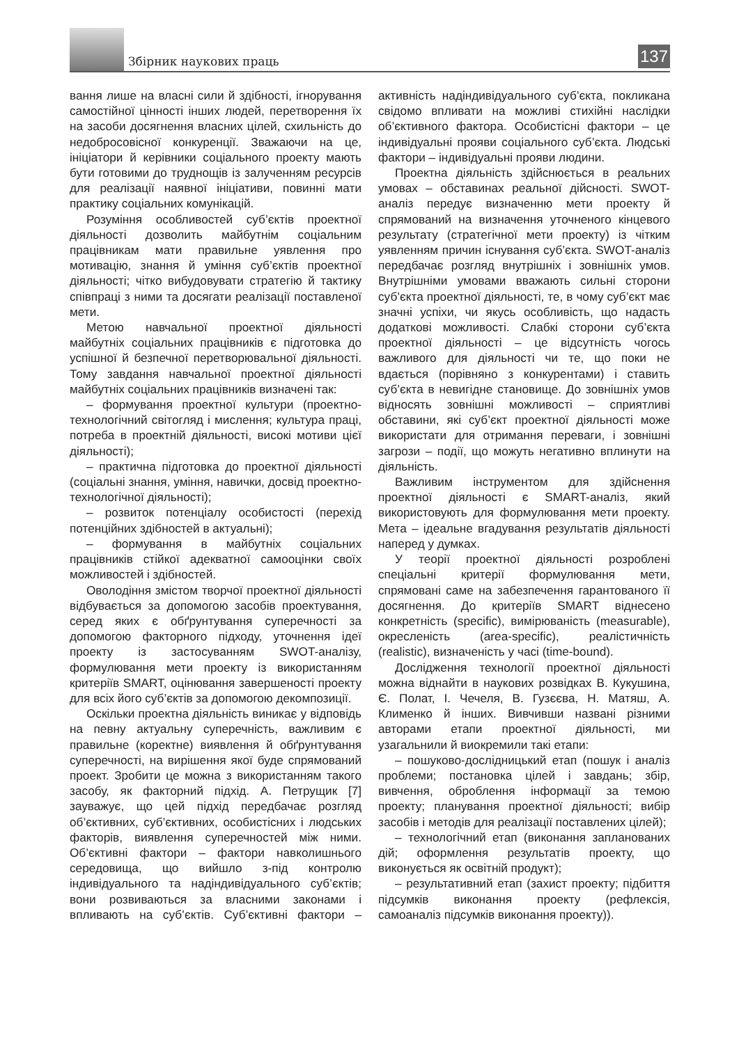Збірник наукових праць
137
вання лише на власні сили й здібності, ігнорування самостійної цінності інших людей, перетворення їх на засоби досягнення власних цілей, схильність до недобросовісної конкуренції. Зважаючи на це, ініціатори й керівники соціального проекту мають бути готовими до труднощів із залученням ресурсів для реалізації наявної ініціативи, повинні мати практику соціальних комунікацій.
Розуміння особливостей суб’єктів проектної діяльності дозволить майбутнім соціальним працівникам мати правильне уявлення про мотивацію, знання й уміння суб’єктів проектної діяльності; чітко вибудовувати стратегію й тактику співпраці з ними та досягати реалізації поставленої мети.
Метою навчальної проектної діяльності майбутніх соціальних працівників є підготовка до успішної й безпечної перетворювальної діяльності. Тому завдання навчальної проектної діяльності майбутніх соціальних працівників визначені так:
– формування проектної культури (проектно-технологічний світогляд і мислення; культура праці, потреба в проектній діяльності, високі мотиви цієї діяльності);
– практична підготовка до проектної діяльності (соціальні знання, уміння, навички, досвід проектно-технологічної діяльності);
– розвиток потенціалу особистості (перехід потенційних здібностей в актуальні);
– формування в майбутніх соціальних працівників стійкої адекватної самооцінки своїх можливостей і здібностей.
Оволодіння змістом творчої проектної діяльності відбувається за допомогою засобів проектування, серед яких є обґрунтування суперечності за допомогою факторного підходу, уточнення ідеї проекту із застосуванням SWOT-аналізу, формулювання мети проекту із використанням критеріїв SMART, оцінювання завершеності проекту для всіх його суб’єктів за допомогою декомпозиції.
Оскільки проектна діяльність виникає у відповідь на певну актуальну суперечність, важливим є правильне (коректне) виявлення й обґрунтування суперечності, на вирішення якої буде спрямований проект. Зробити це можна з використанням такого засобу, як факторний підхід. А. Петрущик [7] зауважує, що цей підхід передбачає розгляд об’єктивних, суб’єктивних, особистісних і людських факторів, виявлення суперечностей між ними. Об’єктивні фактори – фактори навколишнього середовища, що вийшло з-під контролю індивідуального та надіндивідуального суб’єктів; вони розвиваються за власними законами і впливають на суб’єктів. Суб’єктивні фактори – активність надіндивідуального суб’єкта, покликана свідомо впливати на можливі стихійні наслідки об’єктивного фактора. Особистісні фактори – це індивідуальні прояви соціального суб’єкта. Людські фактори – індивідуальні прояви людини.
Проектна діяльність здійснюється в реальних умовах – обставинах реальної дійсності. SWOT-аналіз передує визначенню мети проекту й спрямований на визначення уточненого кінцевого результату (стратегічної мети проекту) із чітким уявленням причин існування суб’єкта. SWOT-аналіз передбачає розгляд внутрішніх і зовнішніх умов. Внутрішніми умовами вважають сильні сторони суб’єкта проектної діяльності, те, в чому суб’єкт має значні успіхи, чи якусь особливість, що надасть додаткові можливості. Слабкі сторони суб’єкта проектної діяльності – це відсутність чогось важливого для діяльності чи те, що поки не вдається (порівняно з конкурентами) і ставить суб’єкта в невигідне становище. До зовнішніх умов відносять зовнішні можливості – сприятливі обставини, які суб’єкт проектної діяльності може використати для отримання переваги, і зовнішні загрози – події, що можуть негативно вплинути на діяльність.
Важливим інструментом для здійснення проектної діяльності є SMART-аналіз, який використовують для формулювання мети проекту. Мета – ідеальне вгадування результатів діяльності наперед у думках.
У теорії проектної діяльності розроблені спеціальні критерії формулювання мети, спрямовані саме на забезпечення гарантованого її досягнення. До критеріїв SMART віднесено конкретність (specific), вимірюваність (measurable), окресленість (area-specific), реалістичність (realistic), визначеність у часі (time-bound).
Дослідження технології проектної діяльності можна віднайти в наукових розвідках В. Кукушина, Є. Полат, І. Чечеля, В. Гузєєва, Н. Матяш, А. Клименко й інших. Вивчивши названі різними авторами етапи проектної діяльності, ми узагальнили й виокремили такі етапи:
– пошуково-дослідницький етап (пошук і аналіз проблеми; постановка цілей і завдань; збір, вивчення, оброблення інформації за темою проекту; планування проектної діяльності; вибір засобів і методів для реалізації поставлених цілей);
– технологічний етап (виконання запланованих дій; оформлення результатів проекту, що виконується як освітній продукт);
– результативний етап (захист проекту; підбиття підсумків виконання проекту (рефлексія, самоаналіз підсумків виконання проекту)).